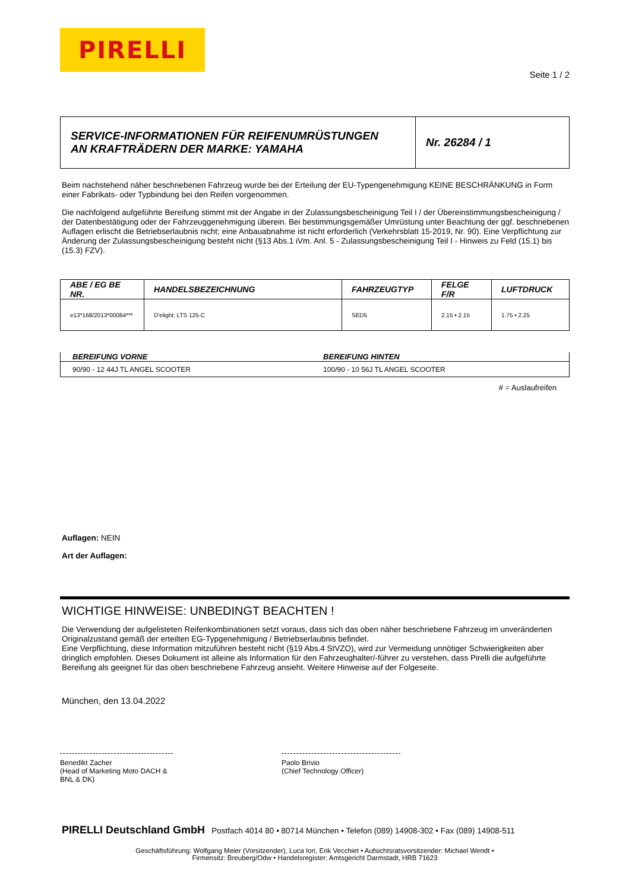PIRELLI
Seite 1 / 2
SERVICE-INFORMATIONEN FÜR REIFENUMRÜSTUNGEN
AN KRAFTRÄDERN DER MARKE: YAMAHA
Nr. 26284 / 1
Beim nachstehend näher beschriebenen Fahrzeug wurde bei der Erteilung der EU-Typengenehmigung KEINE BESCHRÄNKUNG in Form einer Fabrikats- oder Typbindung bei den Reifen vorgenommen.
Die nachfolgend aufgeführte Bereifung stimmt mit der Angabe in der Zulassungsbescheinigung Teil I / der Übereinstimmungsbescheinigung / der Datenbestätigung oder der Fahrzeuggenehmigung überein. Bei bestimmungsgemäßer Umrüstung unter Beachtung der ggf. beschriebenen Auflagen erlischt die Betriebserlaubnis nicht; eine Anbauabnahme ist nicht erforderlich (Verkehrsblatt 15-2019, Nr. 90). Eine Verpflichtung zur Änderung der Zulassungsbescheinigung besteht nicht (§13 Abs.1 iVm. Anl. 5 - Zulassungsbescheinigung Teil I - Hinweis zu Feld (15.1) bis (15.3) FZV).
| ABE / EG BE NR. | HANDELSBEZEICHNUNG | FAHRZEUGTYP | FELGE F/R | LUFTDRUCK |
| --- | --- | --- | --- | --- |
| e13*168/2013*00084*** | D'elight; LTS 125-C | SED5 | 2.15 • 2.15 | 1.75 • 2.25 |
| BEREIFUNG VORNE | BEREIFUNG HINTEN |
| --- | --- |
| 90/90 - 12 44J TL ANGEL SCOOTER | 100/90 - 10 56J TL ANGEL SCOOTER |
# = Auslaufreifen
Auflagen: NEIN
Art der Auflagen:
WICHTIGE HINWEISE: UNBEDINGT BEACHTEN !
Die Verwendung der aufgelisteten Reifenkombinationen setzt voraus, dass sich das oben näher beschriebene Fahrzeug im unveränderten Originalzustand gemäß der erteilten EG-Typgenehmigung / Betriebserlaubnis befindet.
Eine Verpflichtung, diese Information mitzuführen besteht nicht (§19 Abs.4 StVZO), wird zur Vermeidung unnötiger Schwierigkeiten aber dringlich empfohlen. Dieses Dokument ist alleine als Information für den Fahrzeughalter/-führer zu verstehen, dass Pirelli die aufgeführte Bereifung als geeignet für das oben beschriebene Fahrzeug ansieht. Weitere Hinweise auf der Folgeseite.
München, den 13.04.2022
Benedikt Zacher
(Head of Marketing Moto DACH & BNL & DK)
Paolo Brivio
(Chief Technology Officer)
PIRELLI Deutschland GmbH Postfach 4014 80 • 80714 München • Telefon (089) 14908-302 • Fax (089) 14908-511
Geschäftsführung: Wolfgang Meier (Vorsitzender), Luca Iori, Erik Vecchiet • Aufsichtsratsvorsitzender: Michael Wendt •
Firmensitz: Breuberg/Odw • Handelsregister: Amtsgericht Darmstadt, HRB 71623